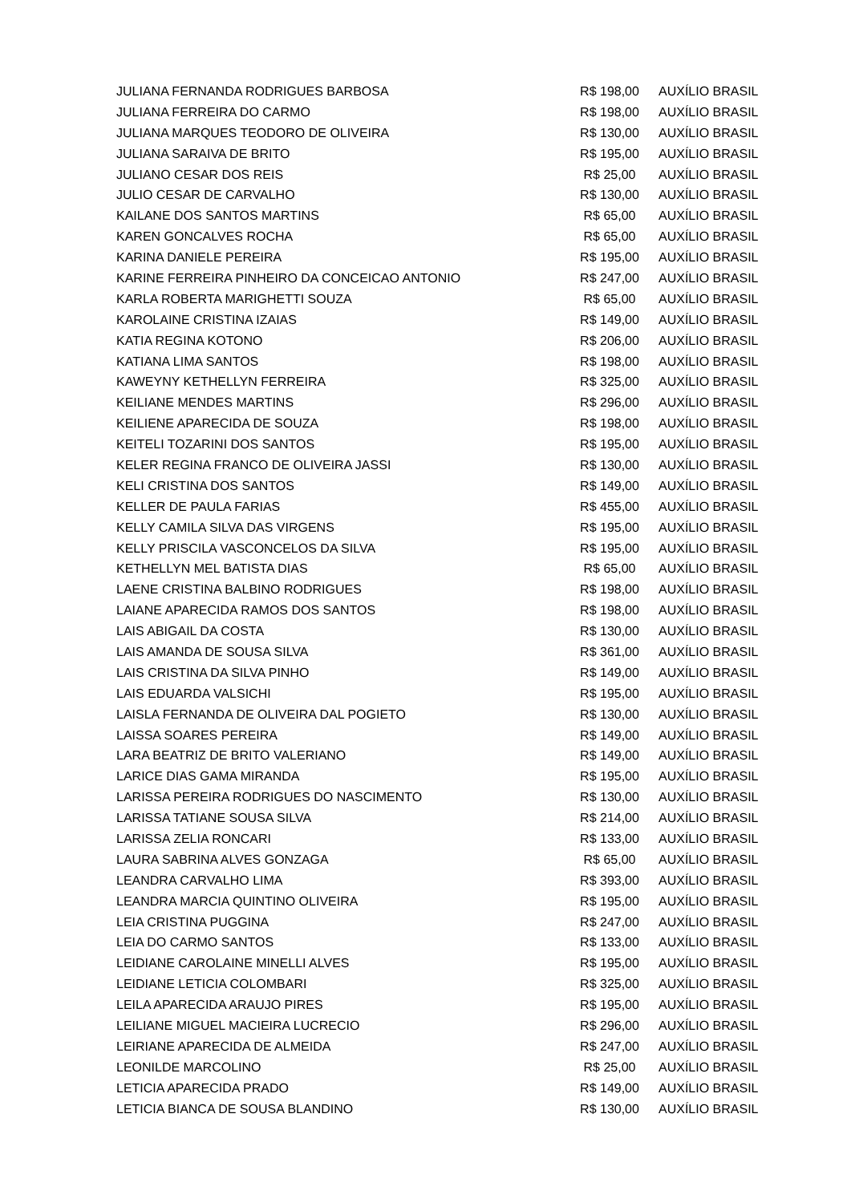| JULIANA FERNANDA RODRIGUES BARBOSA | R$ 198,00 | AUXÍLIO BRASIL |
| JULIANA FERREIRA DO CARMO | R$ 198,00 | AUXÍLIO BRASIL |
| JULIANA MARQUES TEODORO DE OLIVEIRA | R$ 130,00 | AUXÍLIO BRASIL |
| JULIANA SARAIVA DE BRITO | R$ 195,00 | AUXÍLIO BRASIL |
| JULIANO CESAR DOS REIS | R$ 25,00 | AUXÍLIO BRASIL |
| JULIO CESAR DE CARVALHO | R$ 130,00 | AUXÍLIO BRASIL |
| KAILANE DOS SANTOS MARTINS | R$ 65,00 | AUXÍLIO BRASIL |
| KAREN GONCALVES ROCHA | R$ 65,00 | AUXÍLIO BRASIL |
| KARINA DANIELE PEREIRA | R$ 195,00 | AUXÍLIO BRASIL |
| KARINE FERREIRA PINHEIRO DA CONCEICAO ANTONIO | R$ 247,00 | AUXÍLIO BRASIL |
| KARLA ROBERTA MARIGHETTI SOUZA | R$ 65,00 | AUXÍLIO BRASIL |
| KAROLAINE CRISTINA IZAIAS | R$ 149,00 | AUXÍLIO BRASIL |
| KATIA REGINA KOTONO | R$ 206,00 | AUXÍLIO BRASIL |
| KATIANA LIMA SANTOS | R$ 198,00 | AUXÍLIO BRASIL |
| KAWEYNY KETHELLYN FERREIRA | R$ 325,00 | AUXÍLIO BRASIL |
| KEILIANE MENDES MARTINS | R$ 296,00 | AUXÍLIO BRASIL |
| KEILIENE APARECIDA DE SOUZA | R$ 198,00 | AUXÍLIO BRASIL |
| KEITELI TOZARINI DOS SANTOS | R$ 195,00 | AUXÍLIO BRASIL |
| KELER REGINA FRANCO DE OLIVEIRA JASSI | R$ 130,00 | AUXÍLIO BRASIL |
| KELI CRISTINA DOS SANTOS | R$ 149,00 | AUXÍLIO BRASIL |
| KELLER DE PAULA FARIAS | R$ 455,00 | AUXÍLIO BRASIL |
| KELLY CAMILA SILVA DAS VIRGENS | R$ 195,00 | AUXÍLIO BRASIL |
| KELLY PRISCILA VASCONCELOS DA SILVA | R$ 195,00 | AUXÍLIO BRASIL |
| KETHELLYN MEL BATISTA DIAS | R$ 65,00 | AUXÍLIO BRASIL |
| LAENE CRISTINA BALBINO RODRIGUES | R$ 198,00 | AUXÍLIO BRASIL |
| LAIANE APARECIDA RAMOS DOS SANTOS | R$ 198,00 | AUXÍLIO BRASIL |
| LAIS ABIGAIL DA COSTA | R$ 130,00 | AUXÍLIO BRASIL |
| LAIS AMANDA DE SOUSA SILVA | R$ 361,00 | AUXÍLIO BRASIL |
| LAIS CRISTINA DA SILVA PINHO | R$ 149,00 | AUXÍLIO BRASIL |
| LAIS EDUARDA VALSICHI | R$ 195,00 | AUXÍLIO BRASIL |
| LAISLA FERNANDA DE OLIVEIRA DAL POGIETO | R$ 130,00 | AUXÍLIO BRASIL |
| LAISSA SOARES PEREIRA | R$ 149,00 | AUXÍLIO BRASIL |
| LARA BEATRIZ DE BRITO VALERIANO | R$ 149,00 | AUXÍLIO BRASIL |
| LARICE DIAS GAMA MIRANDA | R$ 195,00 | AUXÍLIO BRASIL |
| LARISSA PEREIRA RODRIGUES DO NASCIMENTO | R$ 130,00 | AUXÍLIO BRASIL |
| LARISSA TATIANE SOUSA SILVA | R$ 214,00 | AUXÍLIO BRASIL |
| LARISSA ZELIA RONCARI | R$ 133,00 | AUXÍLIO BRASIL |
| LAURA SABRINA ALVES GONZAGA | R$ 65,00 | AUXÍLIO BRASIL |
| LEANDRA CARVALHO LIMA | R$ 393,00 | AUXÍLIO BRASIL |
| LEANDRA MARCIA QUINTINO OLIVEIRA | R$ 195,00 | AUXÍLIO BRASIL |
| LEIA CRISTINA PUGGINA | R$ 247,00 | AUXÍLIO BRASIL |
| LEIA DO CARMO SANTOS | R$ 133,00 | AUXÍLIO BRASIL |
| LEIDIANE CAROLAINE MINELLI ALVES | R$ 195,00 | AUXÍLIO BRASIL |
| LEIDIANE LETICIA COLOMBARI | R$ 325,00 | AUXÍLIO BRASIL |
| LEILA APARECIDA ARAUJO PIRES | R$ 195,00 | AUXÍLIO BRASIL |
| LEILIANE MIGUEL MACIEIRA LUCRECIO | R$ 296,00 | AUXÍLIO BRASIL |
| LEIRIANE APARECIDA DE ALMEIDA | R$ 247,00 | AUXÍLIO BRASIL |
| LEONILDE MARCOLINO | R$ 25,00 | AUXÍLIO BRASIL |
| LETICIA APARECIDA PRADO | R$ 149,00 | AUXÍLIO BRASIL |
| LETICIA BIANCA DE SOUSA BLANDINO | R$ 130,00 | AUXÍLIO BRASIL |